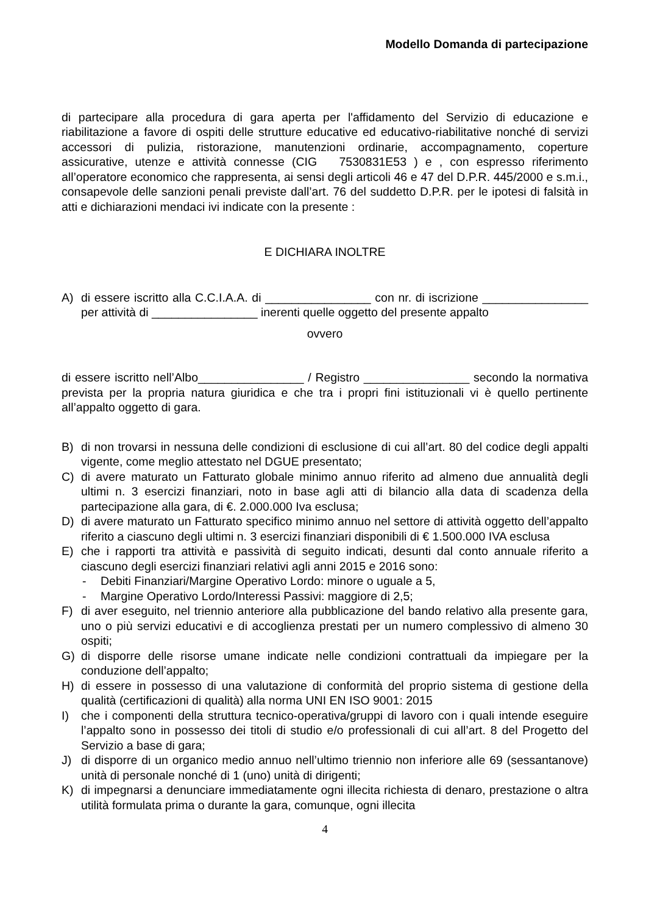Modello Domanda di partecipazione
di partecipare alla procedura di gara aperta per l'affidamento del Servizio di educazione e riabilitazione a favore di ospiti delle strutture educative ed educativo-riabilitative nonché di servizi accessori di pulizia, ristorazione, manutenzioni ordinarie, accompagnamento, coperture assicurative, utenze e attività connesse (CIG 7530831E53 ) e , con espresso riferimento all’operatore economico che rappresenta, ai sensi degli articoli 46 e 47 del D.P.R. 445/2000 e s.m.i., consapevole delle sanzioni penali previste dall’art. 76 del suddetto D.P.R. per le ipotesi di falsità in atti e dichiarazioni mendaci ivi indicate con la presente :
E DICHIARA INOLTRE
A) di essere iscritto alla C.C.I.A.A. di ________________ con nr. di iscrizione ________________ per attività di ________________ inerenti quelle oggetto del presente appalto
ovvero
di essere iscritto nell’Albo________________ / Registro ________________ secondo la normativa prevista per la propria natura giuridica e che tra i propri fini istituzionali vi è quello pertinente all’appalto oggetto di gara.
B) di non trovarsi in nessuna delle condizioni di esclusione di cui all’art. 80 del codice degli appalti vigente, come meglio attestato nel DGUE presentato;
C) di avere maturato un Fatturato globale minimo annuo riferito ad almeno due annualità degli ultimi n. 3 esercizi finanziari, noto in base agli atti di bilancio alla data di scadenza della partecipazione alla gara, di €. 2.000.000 Iva esclusa;
D) di avere maturato un Fatturato specifico minimo annuo nel settore di attività oggetto dell’appalto riferito a ciascuno degli ultimi n. 3 esercizi finanziari disponibili di € 1.500.000 IVA esclusa
E) che i rapporti tra attività e passività di seguito indicati, desunti dal conto annuale riferito a ciascuno degli esercizi finanziari relativi agli anni 2015 e 2016 sono:
- Debiti Finanziari/Margine Operativo Lordo: minore o uguale a 5,
- Margine Operativo Lordo/Interessi Passivi: maggiore di 2,5;
F) di aver eseguito, nel triennio anteriore alla pubblicazione del bando relativo alla presente gara, uno o più servizi educativi e di accoglienza prestati per un numero complessivo di almeno 30 ospiti;
G) di disporre delle risorse umane indicate nelle condizioni contrattuali da impiegare per la conduzione dell’appalto;
H) di essere in possesso di una valutazione di conformità del proprio sistema di gestione della qualità (certificazioni di qualità) alla norma UNI EN ISO 9001: 2015
I) che i componenti della struttura tecnico-operativa/gruppi di lavoro con i quali intende eseguire l’appalto sono in possesso dei titoli di studio e/o professionali di cui all’art. 8 del Progetto del Servizio a base di gara;
J) di disporre di un organico medio annuo nell’ultimo triennio non inferiore alle 69 (sessantanove) unità di personale nonché di 1 (uno) unità di dirigenti;
K) di impegnarsi a denunciare immediatamente ogni illecita richiesta di denaro, prestazione o altra utilità formulata prima o durante la gara, comunque, ogni illecita
4